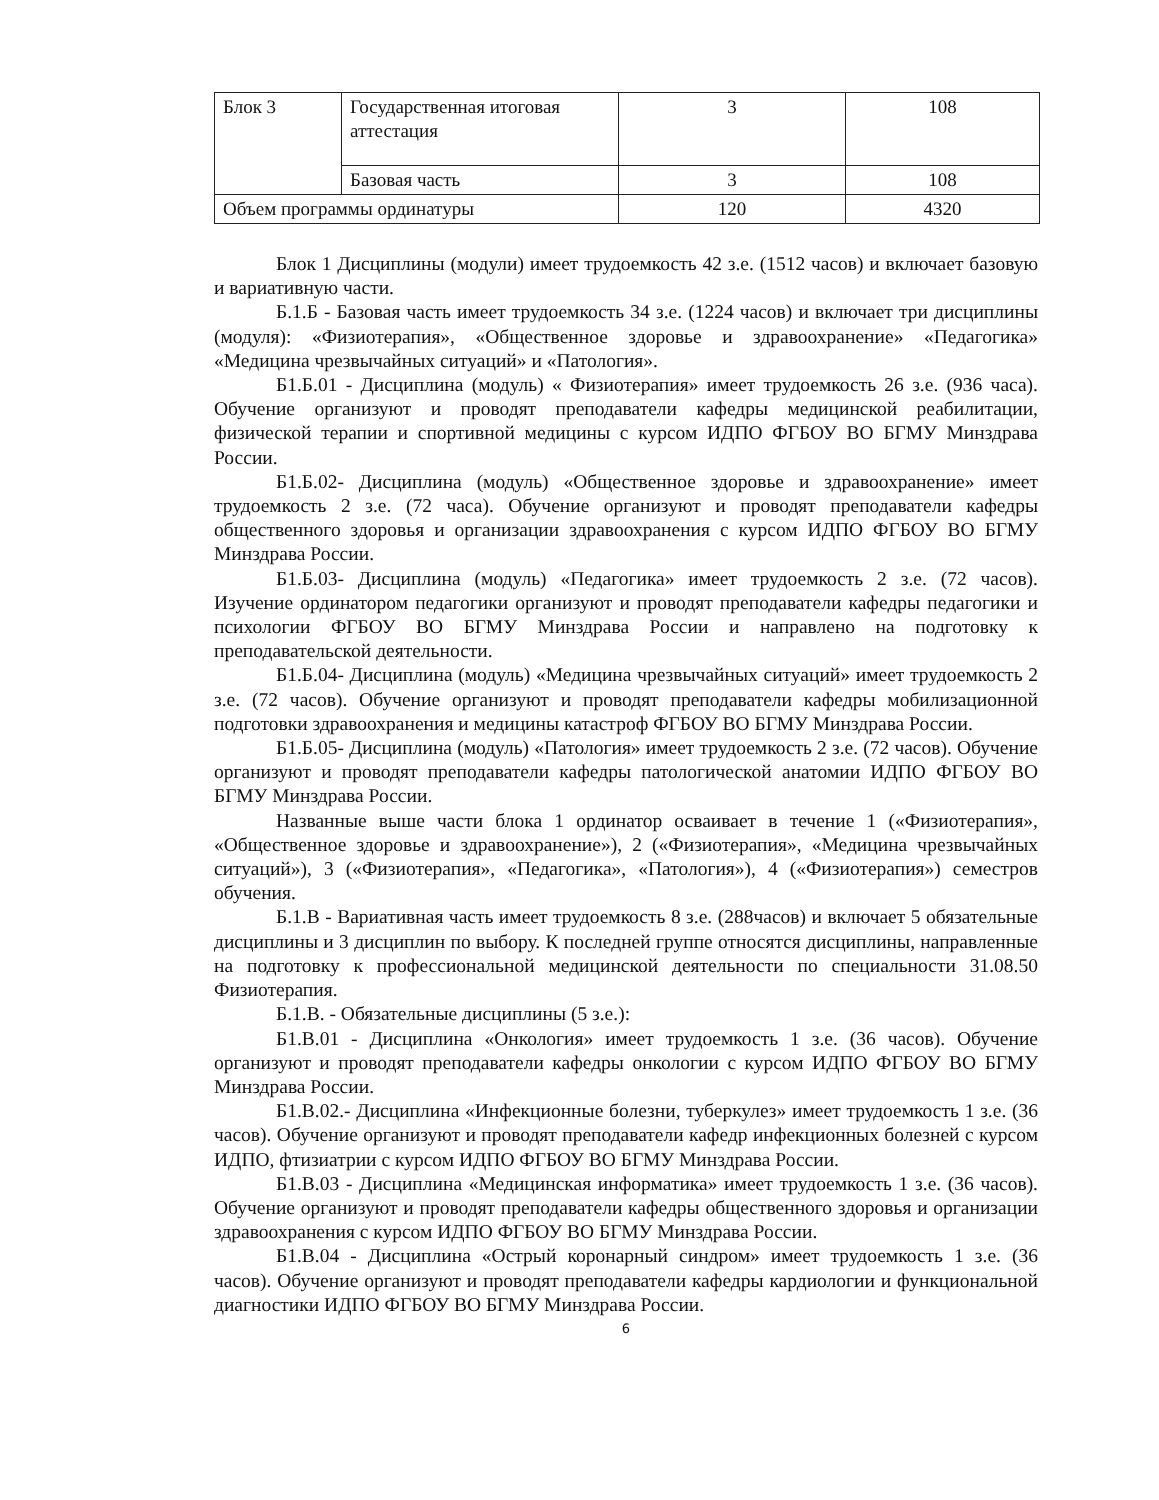| Блок 3 | Государственная итоговая аттестация | 3 | 108 |
| | Базовая часть | 3 | 108 |
| Объем программы ординатуры | | 120 | 4320 |
Блок 1 Дисциплины (модули) имеет трудоемкость 42 з.е. (1512 часов) и включает базовую и вариативную части.
Б.1.Б - Базовая часть имеет трудоемкость 34 з.е. (1224 часов) и включает три дисциплины (модуля): «Физиотерапия», «Общественное здоровье и здравоохранение» «Педагогика» «Медицина чрезвычайных ситуаций» и «Патология».
Б1.Б.01 - Дисциплина (модуль) « Физиотерапия» имеет трудоемкость 26 з.е. (936 часа). Обучение организуют и проводят преподаватели кафедры медицинской реабилитации, физической терапии и спортивной медицины с курсом ИДПО ФГБОУ ВО БГМУ Минздрава России.
Б1.Б.02- Дисциплина (модуль) «Общественное здоровье и здравоохранение» имеет трудоемкость 2 з.е. (72 часа). Обучение организуют и проводят преподаватели кафедры общественного здоровья и организации здравоохранения с курсом ИДПО ФГБОУ ВО БГМУ Минздрава России.
Б1.Б.03- Дисциплина (модуль) «Педагогика» имеет трудоемкость 2 з.е. (72 часов). Изучение ординатором педагогики организуют и проводят преподаватели кафедры педагогики и психологии ФГБОУ ВО БГМУ Минздрава России и направлено на подготовку к преподавательской деятельности.
Б1.Б.04- Дисциплина (модуль) «Медицина чрезвычайных ситуаций» имеет трудоемкость 2 з.е. (72 часов). Обучение организуют и проводят преподаватели кафедры мобилизационной подготовки здравоохранения и медицины катастроф ФГБОУ ВО БГМУ Минздрава России.
Б1.Б.05- Дисциплина (модуль) «Патология» имеет трудоемкость 2 з.е. (72 часов). Обучение организуют и проводят преподаватели кафедры патологической анатомии ИДПО ФГБОУ ВО БГМУ Минздрава России.
Названные выше части блока 1 ординатор осваивает в течение 1 («Физиотерапия», «Общественное здоровье и здравоохранение»), 2 («Физиотерапия», «Медицина чрезвычайных ситуаций»), 3 («Физиотерапия», «Педагогика», «Патология»), 4 («Физиотерапия») семестров обучения.
Б.1.В - Вариативная часть имеет трудоемкость 8 з.е. (288часов) и включает 5 обязательные дисциплины и 3 дисциплин по выбору. К последней группе относятся дисциплины, направленные на подготовку к профессиональной медицинской деятельности по специальности 31.08.50 Физиотерапия.
Б.1.В. - Обязательные дисциплины (5 з.е.):
Б1.В.01 - Дисциплина «Онкология» имеет трудоемкость 1 з.е. (36 часов). Обучение организуют и проводят преподаватели кафедры онкологии с курсом ИДПО ФГБОУ ВО БГМУ Минздрава России.
Б1.В.02.- Дисциплина «Инфекционные болезни, туберкулез» имеет трудоемкость 1 з.е. (36 часов). Обучение организуют и проводят преподаватели кафедр инфекционных болезней с курсом ИДПО, фтизиатрии с курсом ИДПО ФГБОУ ВО БГМУ Минздрава России.
Б1.В.03 - Дисциплина «Медицинская информатика» имеет трудоемкость 1 з.е. (36 часов). Обучение организуют и проводят преподаватели кафедры общественного здоровья и организации здравоохранения с курсом ИДПО ФГБОУ ВО БГМУ Минздрава России.
Б1.В.04 - Дисциплина «Острый коронарный синдром» имеет трудоемкость 1 з.е. (36 часов). Обучение организуют и проводят преподаватели кафедры кардиологии и функциональной диагностики ИДПО ФГБОУ ВО БГМУ Минздрава России.
6